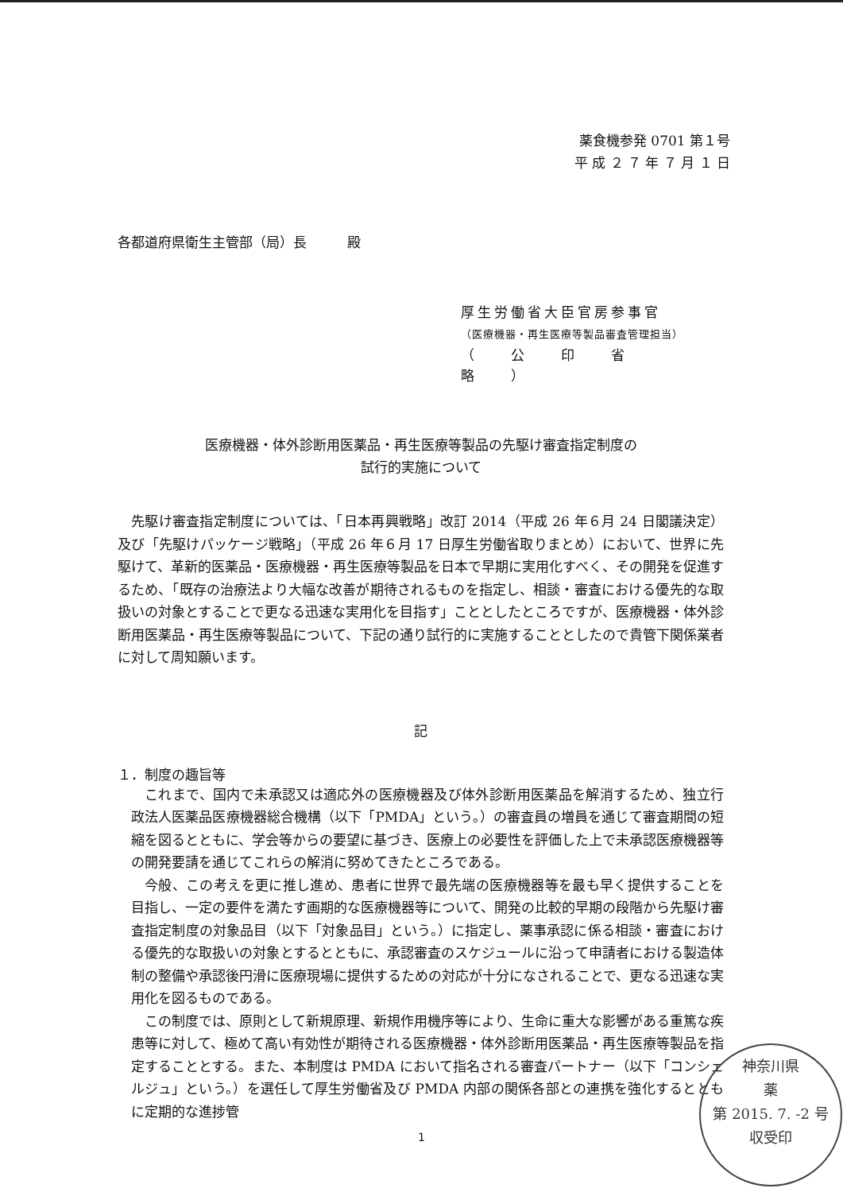薬食機参発 0701 第１号
平 成 ２ ７ 年 ７ 月 １ 日
各都道府県衛生主管部（局）長　　　殿
厚生労働省大臣官房参事官
（医療機器・再生医療等製品審査管理担当）
（　　公　　印　　省　　略　　）
医療機器・体外診断用医薬品・再生医療等製品の先駆け審査指定制度の
試行的実施について
先駆け審査指定制度については、「日本再興戦略」改訂 2014（平成 26 年６月 24 日閣議決定）及び「先駆けパッケージ戦略」（平成 26 年６月 17 日厚生労働省取りまとめ）において、世界に先駆けて、革新的医薬品・医療機器・再生医療等製品を日本で早期に実用化すべく、その開発を促進するため、「既存の治療法より大幅な改善が期待されるものを指定し、相談・審査における優先的な取扱いの対象とすることで更なる迅速な実用化を目指す」こととしたところですが、医療機器・体外診断用医薬品・再生医療等製品について、下記の通り試行的に実施することとしたので貴管下関係業者に対して周知願います。
記
１．制度の趣旨等
これまで、国内で未承認又は適応外の医療機器及び体外診断用医薬品を解消するため、独立行政法人医薬品医療機器総合機構（以下「PMDA」という。）の審査員の増員を通じて審査期間の短縮を図るとともに、学会等からの要望に基づき、医療上の必要性を評価した上で未承認医療機器等の開発要請を通じてこれらの解消に努めてきたところである。
今般、この考えを更に推し進め、患者に世界で最先端の医療機器等を最も早く提供することを目指し、一定の要件を満たす画期的な医療機器等について、開発の比較的早期の段階から先駆け審査指定制度の対象品目（以下「対象品目」という。）に指定し、薬事承認に係る相談・審査における優先的な取扱いの対象とするとともに、承認審査のスケジュールに沿って申請者における製造体制の整備や承認後円滑に医療現場に提供するための対応が十分になされることで、更なる迅速な実用化を図るものである。
この制度では、原則として新規原理、新規作用機序等により、生命に重大な影響がある重篤な疾患等に対して、極めて高い有効性が期待される医療機器・体外診断用医薬品・再生医療等製品を指定することとする。また、本制度は PMDA において指名される審査パートナー（以下「コンシェルジュ」という。）を選任して厚生労働省及び PMDA 内部の関係各部との連携を強化するとともに定期的な進捗管
1
神奈川県
薬
第 2015. 7. -2 号
収受印